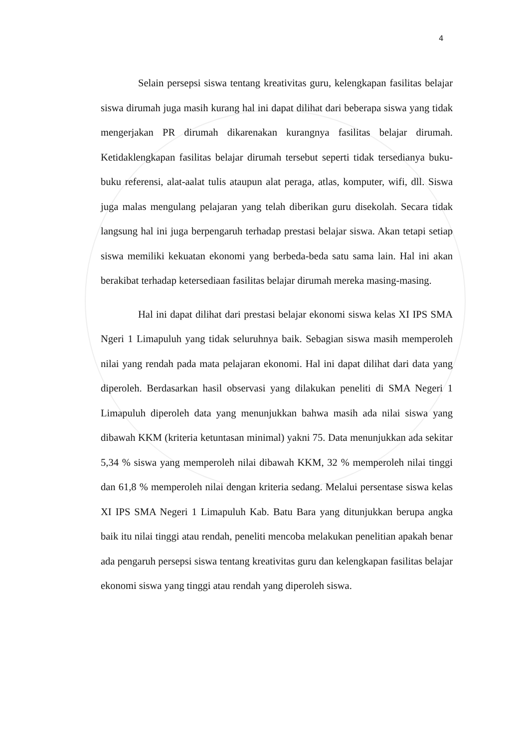4
Selain persepsi siswa tentang kreativitas guru, kelengkapan fasilitas belajar siswa dirumah juga masih kurang hal ini dapat dilihat dari beberapa siswa yang tidak mengerjakan PR dirumah dikarenakan kurangnya fasilitas belajar dirumah. Ketidaklengkapan fasilitas belajar dirumah tersebut seperti tidak tersedianya buku-buku referensi, alat-aalat tulis ataupun alat peraga, atlas, komputer, wifi, dll. Siswa juga malas mengulang pelajaran yang telah diberikan guru disekolah. Secara tidak langsung hal ini juga berpengaruh terhadap prestasi belajar siswa. Akan tetapi setiap siswa memiliki kekuatan ekonomi yang berbeda-beda satu sama lain. Hal ini akan berakibat terhadap ketersediaan fasilitas belajar dirumah mereka masing-masing.
Hal ini dapat dilihat dari prestasi belajar ekonomi siswa kelas XI IPS SMA Ngeri 1 Limapuluh yang tidak seluruhnya baik. Sebagian siswa masih memperoleh nilai yang rendah pada mata pelajaran ekonomi. Hal ini dapat dilihat dari data yang diperoleh. Berdasarkan hasil observasi yang dilakukan peneliti di SMA Negeri 1 Limapuluh diperoleh data yang menunjukkan bahwa masih ada nilai siswa yang dibawah KKM (kriteria ketuntasan minimal) yakni 75. Data menunjukkan ada sekitar 5,34 % siswa yang memperoleh nilai dibawah KKM, 32 % memperoleh nilai tinggi dan 61,8 % memperoleh nilai dengan kriteria sedang. Melalui persentase siswa kelas XI IPS SMA Negeri 1 Limapuluh Kab. Batu Bara yang ditunjukkan berupa angka baik itu nilai tinggi atau rendah, peneliti mencoba melakukan penelitian apakah benar ada pengaruh persepsi siswa tentang kreativitas guru dan kelengkapan fasilitas belajar ekonomi siswa yang tinggi atau rendah yang diperoleh siswa.